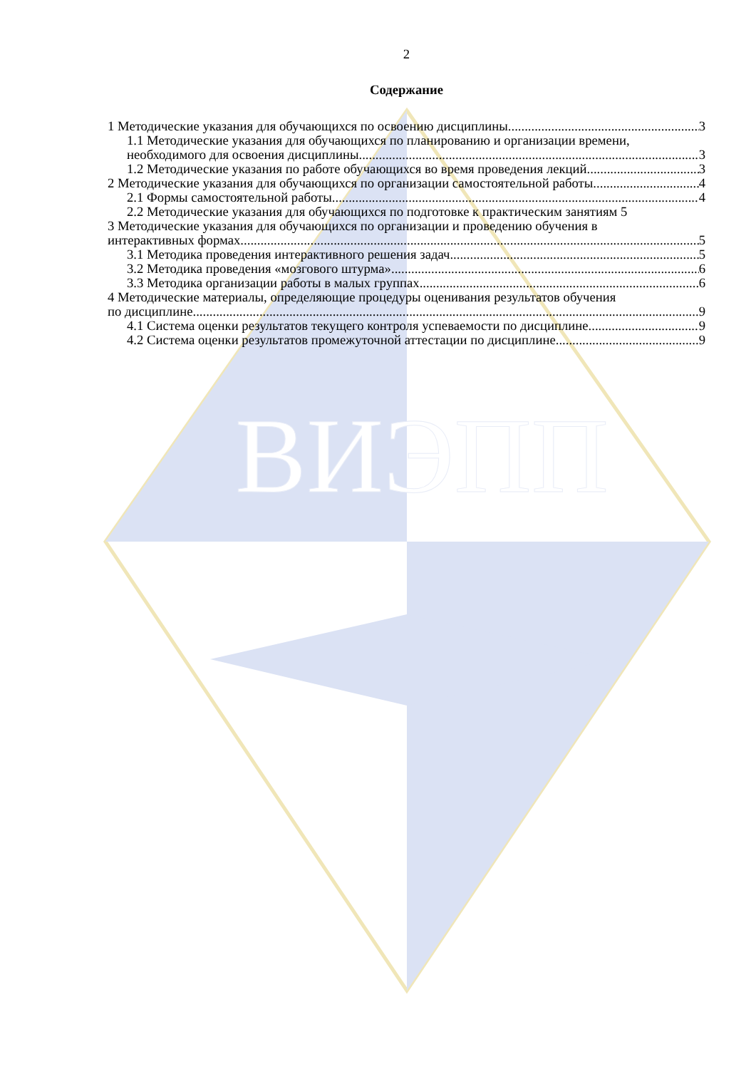ВИЭПП
2
Содержание
1 Методические указания для обучающихся по освоению дисциплины 3
1.1 Методические указания для обучающихся по планированию и организации времени,
необходимого для освоения дисциплины 3
1.2 Методические указания по работе обучающихся во время проведения лекций 3
2 Методические указания для обучающихся по организации самостоятельной работы 4
2.1 Формы самостоятельной работы 4
2.2 Методические указания для обучающихся по подготовке к практическим занятиям 5
3 Методические указания для обучающихся по организации и проведению обучения в
интерактивных формах 5
3.1 Методика проведения интерактивного решения задач 5
3.2 Методика проведения «мозгового штурма» 6
3.3 Методика организации работы в малых группах 6
4 Методические материалы, определяющие процедуры оценивания результатов обучения
по дисциплине 9
4.1 Система оценки результатов текущего контроля успеваемости по дисциплине 9
4.2 Система оценки результатов промежуточной аттестации по дисциплине 9